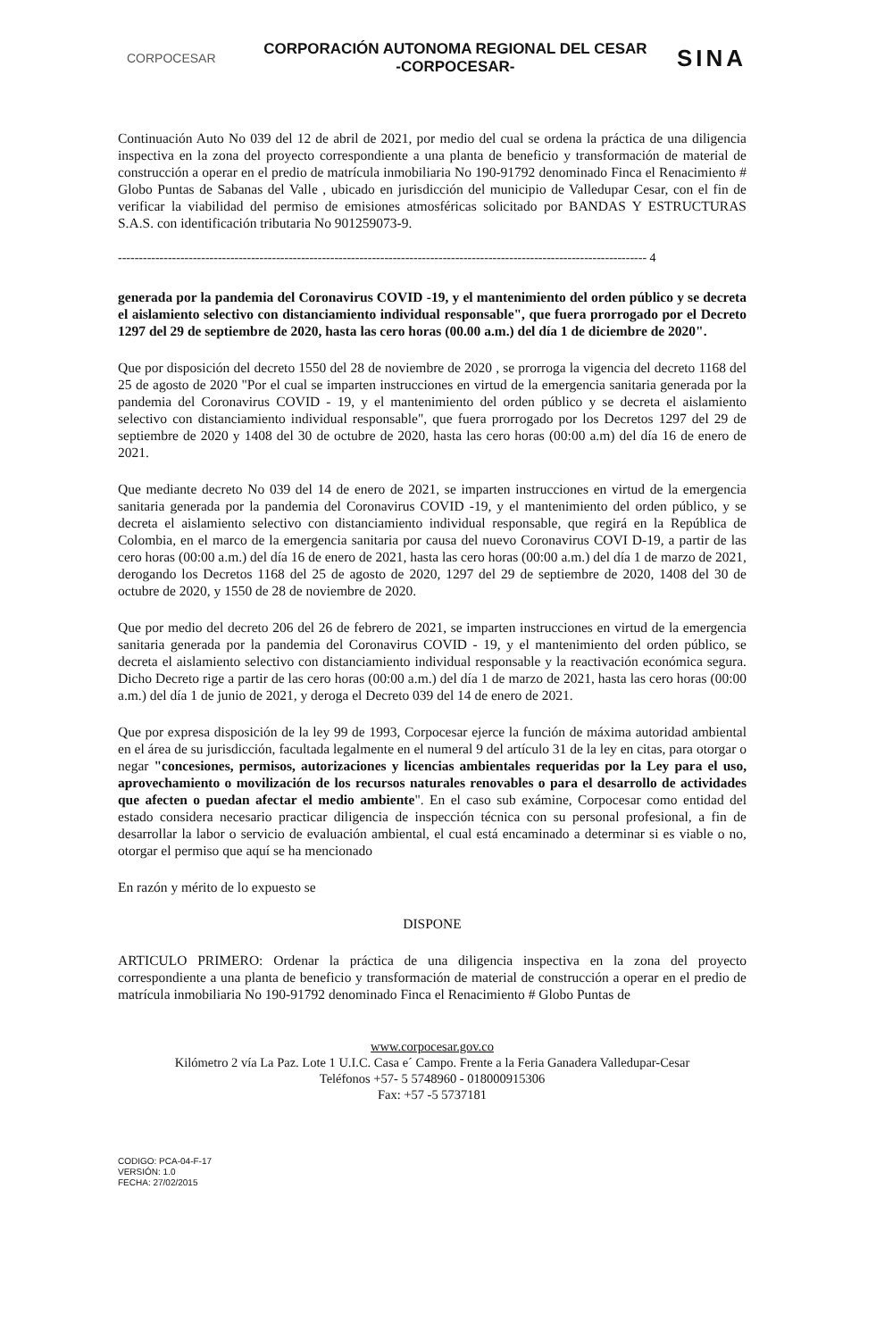CORPOCESAR
CORPORACIÓN AUTONOMA REGIONAL DEL CESAR
-CORPOCESAR-
SINA
Continuación Auto No 039 del 12 de abril de 2021, por medio del cual se ordena la práctica de una diligencia inspectiva en la zona del proyecto correspondiente a una planta de beneficio y transformación de material de construcción a operar en el predio de matrícula inmobiliaria No 190-91792 denominado Finca el Renacimiento # Globo Puntas de Sabanas del Valle , ubicado en jurisdicción del municipio de Valledupar Cesar, con el fin de verificar la viabilidad del permiso de emisiones atmosféricas solicitado por BANDAS Y ESTRUCTURAS S.A.S. con identificación tributaria No 901259073-9.
------------------------------------------------------------------------------------------------------------------------------- 4
generada por la pandemia del Coronavirus COVID -19, y el mantenimiento del orden público y se decreta el aislamiento selectivo con distanciamiento individual responsable", que fuera prorrogado por el Decreto 1297 del 29 de septiembre de 2020, hasta las cero horas (00.00 a.m.) del día 1 de diciembre de 2020".
Que por disposición del decreto 1550 del 28 de noviembre de 2020 , se prorroga la vigencia del decreto 1168 del 25 de agosto de 2020 "Por el cual se imparten instrucciones en virtud de la emergencia sanitaria generada por la pandemia del Coronavirus COVID - 19, y el mantenimiento del orden público y se decreta el aislamiento selectivo con distanciamiento individual responsable", que fuera prorrogado por los Decretos 1297 del 29 de septiembre de 2020 y 1408 del 30 de octubre de 2020, hasta las cero horas (00:00 a.m) del día 16 de enero de 2021.
Que mediante decreto No 039 del 14 de enero de 2021, se imparten instrucciones en virtud de la emergencia sanitaria generada por la pandemia del Coronavirus COVID -19, y el mantenimiento del orden público, y se decreta el aislamiento selectivo con distanciamiento individual responsable, que regirá en la República de Colombia, en el marco de la emergencia sanitaria por causa del nuevo Coronavirus COVI D-19, a partir de las cero horas (00:00 a.m.) del día 16 de enero de 2021, hasta las cero horas (00:00 a.m.) del día 1 de marzo de 2021, derogando los Decretos 1168 del 25 de agosto de 2020, 1297 del 29 de septiembre de 2020, 1408 del 30 de octubre de 2020, y 1550 de 28 de noviembre de 2020.
Que por medio del decreto 206 del 26 de febrero de 2021, se imparten instrucciones en virtud de la emergencia sanitaria generada por la pandemia del Coronavirus COVID - 19, y el mantenimiento del orden público, se decreta el aislamiento selectivo con distanciamiento individual responsable y la reactivación económica segura. Dicho Decreto rige a partir de las cero horas (00:00 a.m.) del día 1 de marzo de 2021, hasta las cero horas (00:00 a.m.) del día 1 de junio de 2021, y deroga el Decreto 039 del 14 de enero de 2021.
Que por expresa disposición de la ley 99 de 1993, Corpocesar ejerce la función de máxima autoridad ambiental en el área de su jurisdicción, facultada legalmente en el numeral 9 del artículo 31 de la ley en citas, para otorgar o negar "concesiones, permisos, autorizaciones y licencias ambientales requeridas por la Ley para el uso, aprovechamiento o movilización de los recursos naturales renovables o para el desarrollo de actividades que afecten o puedan afectar el medio ambiente". En el caso sub exámine, Corpocesar como entidad del estado considera necesario practicar diligencia de inspección técnica con su personal profesional, a fin de desarrollar la labor o servicio de evaluación ambiental, el cual está encaminado a determinar si es viable o no, otorgar el permiso que aquí se ha mencionado
En razón y mérito de lo expuesto se
DISPONE
ARTICULO PRIMERO: Ordenar la práctica de una diligencia inspectiva en la zona del proyecto correspondiente a una planta de beneficio y transformación de material de construcción a operar en el predio de matrícula inmobiliaria No 190-91792 denominado Finca el Renacimiento # Globo Puntas de
www.corpocesar.gov.co
Kilómetro 2 vía La Paz. Lote 1 U.I.C. Casa e´ Campo. Frente a la Feria Ganadera Valledupar-Cesar
Teléfonos +57- 5 5748960 - 018000915306
Fax: +57 -5 5737181
CODIGO: PCA-04-F-17
VERSIÓN: 1.0
FECHA: 27/02/2015